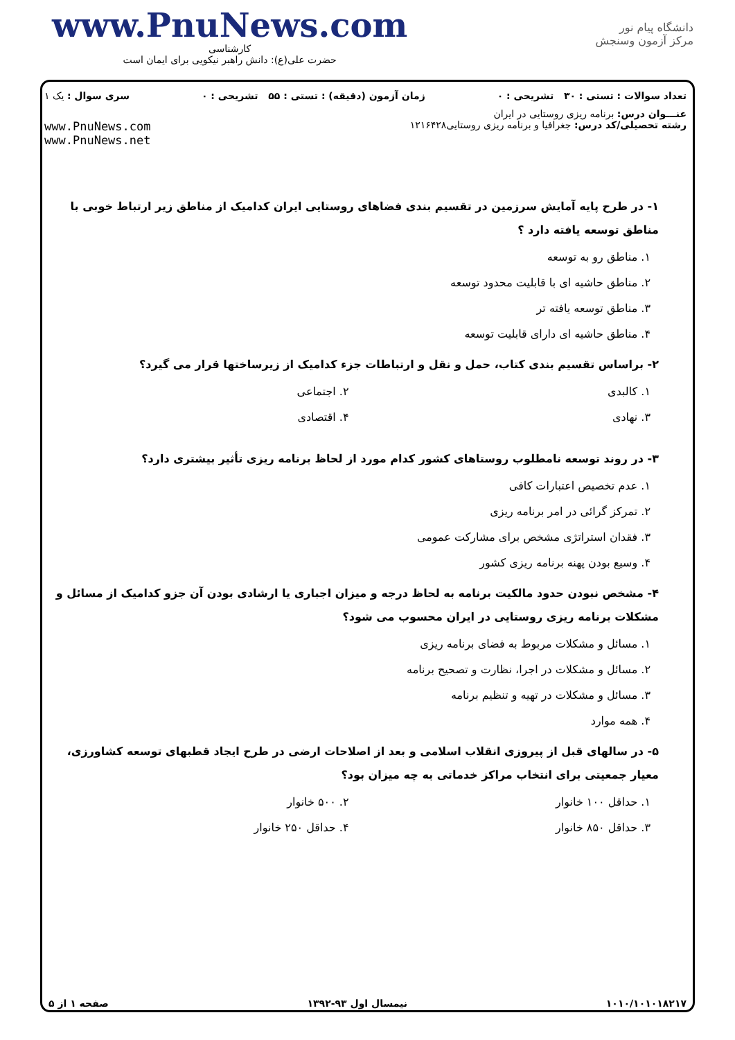www.PnuNews.com
کارشناسی
حضرت علی(ع): دانش راهبر نیکویی برای ایمان است
دانشگاه پیام نور
مرکز آزمون وسنجش
تعداد سوالات : تستی : ۳۰ تشریحی : ۰ زمان آزمون (دقیقه) : تستی : ۵۵ تشریحی : ۰ سری سوال : یک ۱
عنـــوان درس: برنامه ریزی روستایی در ایران
رشته تحصیلی/کد درس: جغرافیا و برنامه ریزی روستایی۱۲۱۶۴۲۸ www.PnuNews.com
www.PnuNews.net
۱- در طرح پایه آمایش سرزمین در تقسیم بندی فضاهای روستایی ایران کدامیک از مناطق زیر ارتباط خوبی با مناطق توسعه یافته دارد ؟
۱. مناطق رو به توسعه
۲. مناطق حاشیه ای با قابلیت محدود توسعه
۳. مناطق توسعه یافته تر
۴. مناطق حاشیه ای دارای قابلیت توسعه
۲- براساس تقسیم بندی کتاب، حمل و نقل و ارتباطات جزء کدامیک از زیرساختها قرار می گیرد؟
۱. کالبدی ۲. اجتماعی
۳. نهادی ۴. اقتصادی
۳- در روند توسعه نامطلوب روستاهای کشور کدام مورد از لحاظ برنامه ریزی تأثیر بیشتری دارد؟
۱. عدم تخصیص اعتبارات کافی
۲. تمرکز گرائی در امر برنامه ریزی
۳. فقدان استراتژی مشخص برای مشارکت عمومی
۴. وسیع بودن پهنه برنامه ریزی کشور
۴- مشخص نبودن حدود مالکیت برنامه به لحاظ درجه و میزان اجباری یا ارشادی بودن آن جزو کدامیک از مسائل و مشکلات برنامه ریزی روستایی در ایران محسوب می شود؟
۱. مسائل و مشکلات مربوط به فضای برنامه ریزی
۲. مسائل و مشکلات در اجرا، نظارت و تصحیح برنامه
۳. مسائل و مشکلات در تهیه و تنظیم برنامه
۴. همه موارد
۵- در سالهای قبل از پیروزی انقلاب اسلامی و بعد از اصلاحات ارضی در طرح ایجاد قطبهای توسعه کشاورزی، معیار جمعیتی برای انتخاب مراکز خدماتی به چه میزان بود؟
۱. حداقل ۱۰۰ خانوار ۲. ۵۰۰ خانوار
۳. حداقل ۸۵۰ خانوار ۴. حداقل ۲۵۰ خانوار
۱۰۱۰/۱۰۱۰۱۸۲۱۷ نیمسال اول ۹۳-۱۳۹۲ صفحه ۱ از ۵